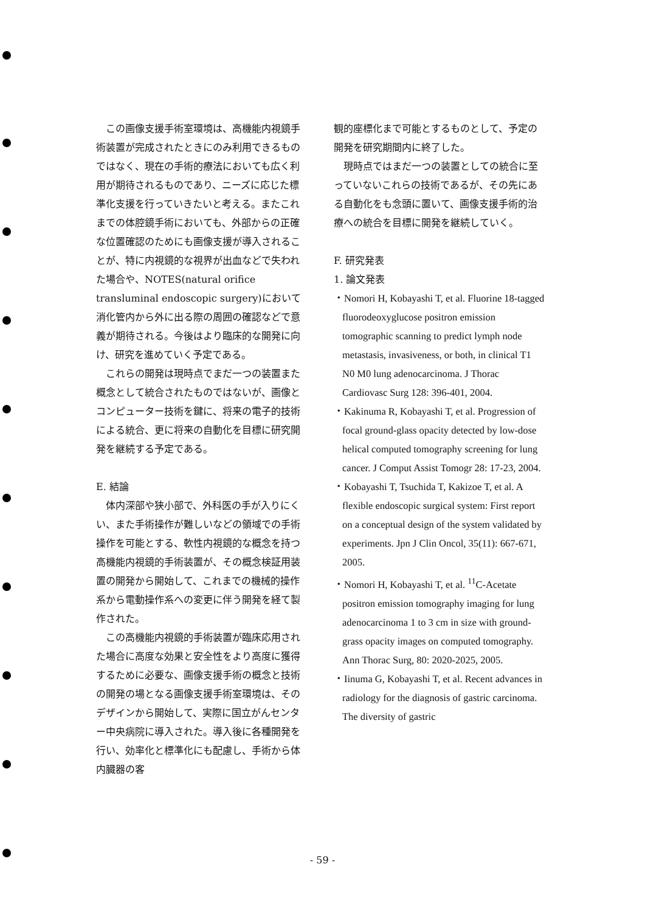この画像支援手術室環境は、高機能内視鏡手術装置が完成されたときにのみ利用できるものではなく、現在の手術的療法においても広く利用が期待されるものであり、ニーズに応じた標準化支援を行っていきたいと考える。またこれまでの体腔鏡手術においても、外部からの正確な位置確認のためにも画像支援が導入されることが、特に内視鏡的な視界が出血などで失われた場合や、NOTES(natural orifice transluminal endoscopic surgery)において消化管内から外に出る際の周囲の確認などで意義が期待される。今後はより臨床的な開発に向け、研究を進めていく予定である。
これらの開発は現時点でまだ一つの装置また概念として統合されたものではないが、画像とコンピューター技術を鍵に、将来の電子的技術による統合、更に将来の自動化を目標に研究開発を継続する予定である。
E. 結論
体内深部や狭小部で、外科医の手が入りにくい、また手術操作が難しいなどの領域での手術操作を可能とする、軟性内視鏡的な概念を持つ高機能内視鏡的手術装置が、その概念検証用装置の開発から開始して、これまでの機械的操作系から電動操作系への変更に伴う開発を経て製作された。
この高機能内視鏡的手術装置が臨床応用された場合に高度な効果と安全性をより高度に獲得するために必要な、画像支援手術の概念と技術の開発の場となる画像支援手術室環境は、そのデザインから開始して、実際に国立がんセンター中央病院に導入された。導入後に各種開発を行い、効率化と標準化にも配慮し、手術から体内臓器の客
観的座標化まで可能とするものとして、予定の開発を研究期間内に終了した。
現時点ではまだ一つの装置としての統合に至っていないこれらの技術であるが、その先にある自動化をも念頭に置いて、画像支援手術的治療への統合を目標に開発を継続していく。
F. 研究発表
1. 論文発表
・Nomori H, Kobayashi T, et al. Fluorine 18-tagged fluorodeoxyglucose positron emission tomographic scanning to predict lymph node metastasis, invasiveness, or both, in clinical T1 N0 M0 lung adenocarcinoma. J Thorac Cardiovasc Surg 128: 396-401, 2004.
・Kakinuma R, Kobayashi T, et al. Progression of focal ground-glass opacity detected by low-dose helical computed tomography screening for lung cancer. J Comput Assist Tomogr 28: 17-23, 2004.
・Kobayashi T, Tsuchida T, Kakizoe T, et al. A flexible endoscopic surgical system: First report on a conceptual design of the system validated by experiments. Jpn J Clin Oncol, 35(11): 667-671, 2005.
・Nomori H, Kobayashi T, et al. <sup>11</sup>C-Acetate positron emission tomography imaging for lung adenocarcinoma 1 to 3 cm in size with ground-grass opacity images on computed tomography. Ann Thorac Surg, 80: 2020-2025, 2005.
・Iinuma G, Kobayashi T, et al. Recent advances in radiology for the diagnosis of gastric carcinoma. The diversity of gastric
- 59 -